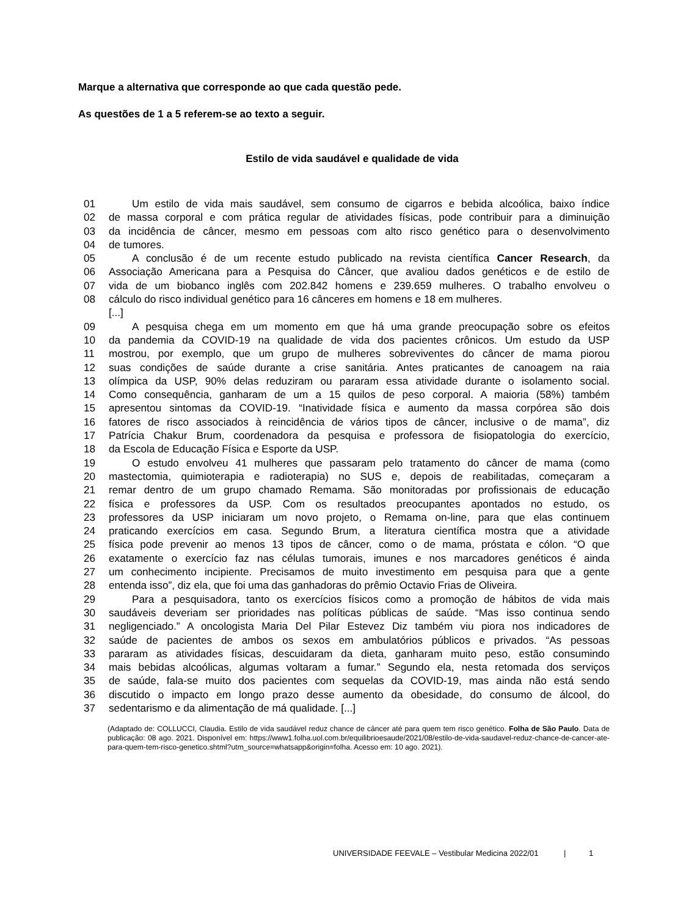Marque a alternativa que corresponde ao que cada questão pede.
As questões de 1 a 5 referem-se ao texto a seguir.
Estilo de vida saudável e qualidade de vida
01 Um estilo de vida mais saudável, sem consumo de cigarros e bebida alcoólica, baixo índice
02 de massa corporal e com prática regular de atividades físicas, pode contribuir para a diminuição
03 da incidência de câncer, mesmo em pessoas com alto risco genético para o desenvolvimento
04 de tumores.
05 A conclusão é de um recente estudo publicado na revista científica Cancer Research, da
06 Associação Americana para a Pesquisa do Câncer, que avaliou dados genéticos e de estilo de
07 vida de um biobanco inglês com 202.842 homens e 239.659 mulheres. O trabalho envolveu o
08 cálculo do risco individual genético para 16 cânceres em homens e 18 em mulheres.
[...]
09 A pesquisa chega em um momento em que há uma grande preocupação sobre os efeitos
10 da pandemia da COVID-19 na qualidade de vida dos pacientes crônicos. Um estudo da USP
11 mostrou, por exemplo, que um grupo de mulheres sobreviventes do câncer de mama piorou
12 suas condições de saúde durante a crise sanitária. Antes praticantes de canoagem na raia
13 olímpica da USP, 90% delas reduziram ou pararam essa atividade durante o isolamento social.
14 Como consequência, ganharam de um a 15 quilos de peso corporal. A maioria (58%) também
15 apresentou sintomas da COVID-19. “Inatividade física e aumento da massa corpórea são dois
16 fatores de risco associados à reincidência de vários tipos de câncer, inclusive o de mama”, diz
17 Patrícia Chakur Brum, coordenadora da pesquisa e professora de fisiopatologia do exercício,
18 da Escola de Educação Física e Esporte da USP.
19 O estudo envolveu 41 mulheres que passaram pelo tratamento do câncer de mama (como
20 mastectomia, quimioterapia e radioterapia) no SUS e, depois de reabilitadas, começaram a
21 remar dentro de um grupo chamado Remama. São monitoradas por profissionais de educação
22 física e professores da USP. Com os resultados preocupantes apontados no estudo, os
23 professores da USP iniciaram um novo projeto, o Remama on-line, para que elas continuem
24 praticando exercícios em casa. Segundo Brum, a literatura científica mostra que a atividade
25 física pode prevenir ao menos 13 tipos de câncer, como o de mama, próstata e cólon. “O que
26 exatamente o exercício faz nas células tumorais, imunes e nos marcadores genéticos é ainda
27 um conhecimento incipiente. Precisamos de muito investimento em pesquisa para que a gente
28 entenda isso”, diz ela, que foi uma das ganhadoras do prêmio Octavio Frias de Oliveira.
29 Para a pesquisadora, tanto os exercícios físicos como a promoção de hábitos de vida mais
30 saudáveis deveriam ser prioridades nas políticas públicas de saúde. “Mas isso continua sendo
31 negligenciado.” A oncologista Maria Del Pilar Estevez Diz também viu piora nos indicadores de
32 saúde de pacientes de ambos os sexos em ambulatórios públicos e privados. “As pessoas
33 pararam as atividades físicas, descuidaram da dieta, ganharam muito peso, estão consumindo
34 mais bebidas alcoólicas, algumas voltaram a fumar.” Segundo ela, nesta retomada dos serviços
35 de saúde, fala-se muito dos pacientes com sequelas da COVID-19, mas ainda não está sendo
36 discutido o impacto em longo prazo desse aumento da obesidade, do consumo de álcool, do
37 sedentarismo e da alimentação de má qualidade. [...]
(Adaptado de: COLLUCCI, Claudia. Estilo de vida saudável reduz chance de câncer até para quem tem risco genético. Folha de São Paulo. Data de publicação: 08 ago. 2021. Disponível em: https://www1.folha.uol.com.br/equilibrioesaude/2021/08/estilo-de-vida-saudavel-reduz-chance-de-cancer-ate-para-quem-tem-risco-genetico.shtml?utm_source=whatsapp&origin=folha. Acesso em: 10 ago. 2021).
UNIVERSIDADE FEEVALE – Vestibular Medicina 2022/01 | 1